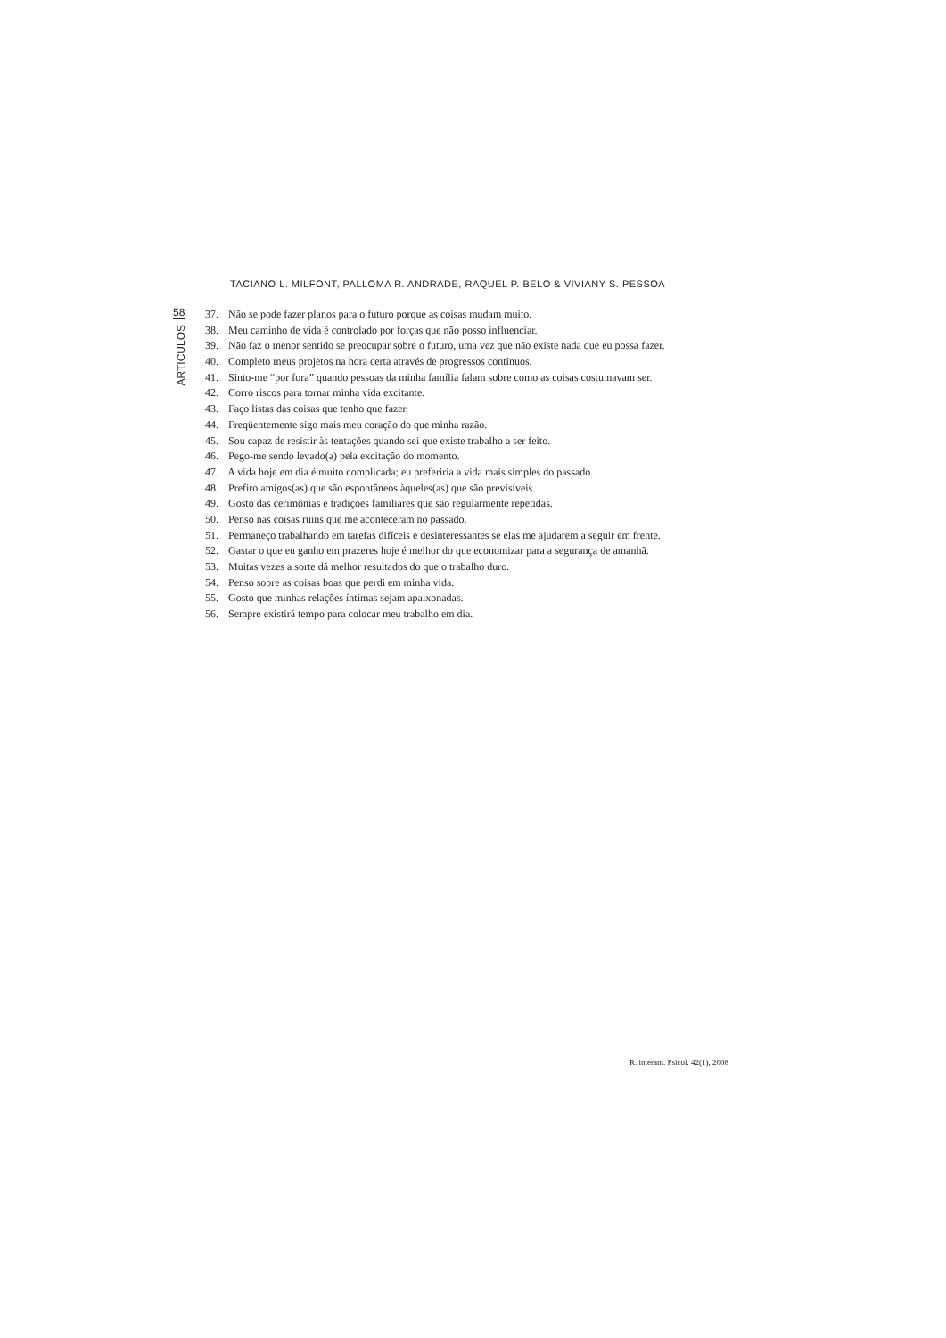TACIANO L. MILFONT, PALLOMA R. ANDRADE, RAQUEL P. BELO & VIVIANY S. PESSOA
58
ARTICULOS
37. Não se pode fazer planos para o futuro porque as coisas mudam muito.
38. Meu caminho de vida é controlado por forças que não posso influenciar.
39. Não faz o menor sentido se preocupar sobre o futuro, uma vez que não existe nada que eu possa fazer.
40. Completo meus projetos na hora certa através de progressos contínuos.
41. Sinto-me “por fora” quando pessoas da minha família falam sobre como as coisas costumavam ser.
42. Corro riscos para tornar minha vida excitante.
43. Faço listas das coisas que tenho que fazer.
44. Freqüentemente sigo mais meu coração do que minha razão.
45. Sou capaz de resistir às tentações quando sei que existe trabalho a ser feito.
46. Pego-me sendo levado(a) pela excitação do momento.
47. A vida hoje em dia é muito complicada; eu preferiria a vida mais simples do passado.
48. Prefiro amigos(as) que são espontâneos àqueles(as) que são previsíveis.
49. Gosto das cerimônias e tradições familiares que são regularmente repetidas.
50. Penso nas coisas ruins que me aconteceram no passado.
51. Permaneço trabalhando em tarefas difíceis e desinteressantes se elas me ajudarem a seguir em frente.
52. Gastar o que eu ganho em prazeres hoje é melhor do que economizar para a segurança de amanhã.
53. Muitas vezes a sorte dá melhor resultados do que o trabalho duro.
54. Penso sobre as coisas boas que perdi em minha vida.
55. Gosto que minhas relações íntimas sejam apaixonadas.
56. Sempre existirá tempo para colocar meu trabalho em dia.
R. interam. Psicol. 42(1), 2008